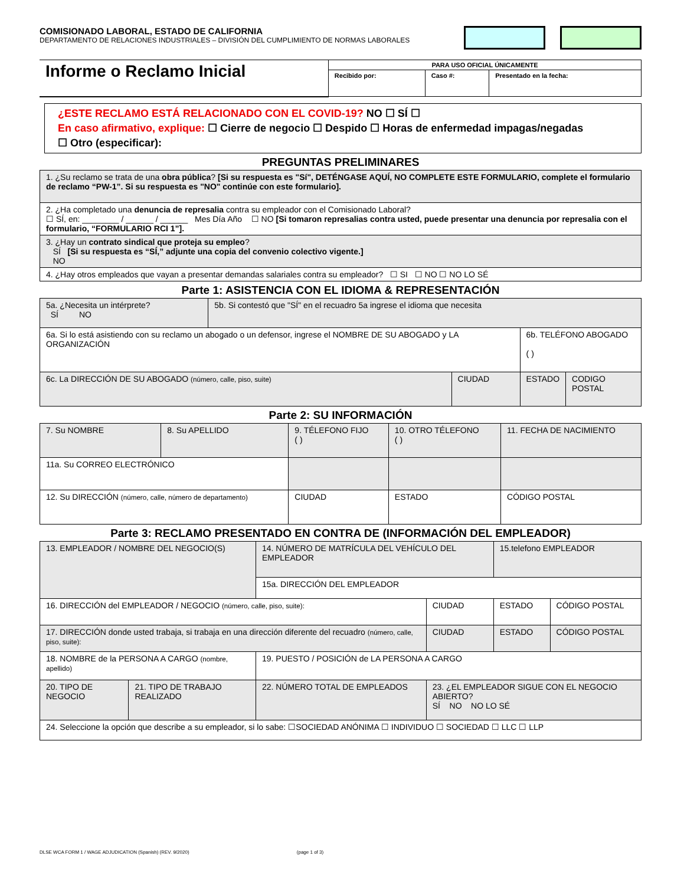COMISIONADO LABORAL, ESTADO DE CALIFORNIA
DEPARTAMENTO DE RELACIONES INDUSTRIALES – DIVISIÓN DEL CUMPLIMIENTO DE NORMAS LABORALES
| Informe o Reclamo Inicial | PARA USO OFICIAL ÚNICAMENTE | | |
| | Recibido por: | Caso #: | Presentado en la fecha: |
¿ESTE RECLAMO ESTÁ RELACIONADO CON EL COVID-19? NO ☐ SÍ ☐
En caso afirmativo, explique: ☐ Cierre de negocio ☐ Despido ☐ Horas de enfermedad impagas/negadas
☐ Otro (especificar):
PREGUNTAS PRELIMINARES
| 1. ¿Su reclamo se trata de una obra pública ? [Si su respuesta es "Sí", DETÉNGASE AQUÍ, NO COMPLETE ESTE FORMULARIO, complete el formulario de reclamo “PW-1”. Si su respuesta es "NO" continúe con este formulario]. |
| 2. ¿Ha completado una denuncia de represalia contra su empleador con el Comisionado Laboral? ☐ SÍ, en: ________ / ______ / ______ Mes Día Año ☐ NO [Si tomaron represalias contra usted, puede presentar una denuncia por represalia con el formulario, “FORMULARIO RCI 1”]. |
| 3. ¿Hay un contrato sindical que proteja su empleo ? SÍ [Si su respuesta es “SÍ,” adjunte una copia del convenio colectivo vigente.] NO |
| 4. ¿Hay otros empleados que vayan a presentar demandas salariales contra su empleador? ☐ SI ☐ NO ☐ NO LO SÉ |
Parte 1: ASISTENCIA CON EL IDIOMA & REPRESENTACIÓN
| 5a. ¿Necesita un intérprete? SÍ NO | 5b. Si contestó que "SÍ" en el recuadro 5a ingrese el idioma que necesita | | | |
| 6a. Si lo está asistiendo con su reclamo un abogado o un defensor, ingrese el NOMBRE DE SU ABOGADO y LA ORGANIZACIÓN | | | 6b. TELÉFONO ABOGADO ( ) | |
| 6c. La DIRECCIÓN DE SU ABOGADO (número, calle, piso, suite) | | CIUDAD | ESTADO | CODIGO POSTAL |
Parte 2: SU INFORMACIÓN
| 7. Su NOMBRE | 8. Su APELLIDO | 9. TÉLEFONO FIJO ( ) | 10. OTRO TÉLEFONO ( ) | 11. FECHA DE NACIMIENTO |
| 11a. Su CORREO ELECTRÓNICO | | | | |
| 12. Su DIRECCIÓN (número, calle, número de departamento) | | CIUDAD | ESTADO | CÓDIGO POSTAL |
Parte 3: RECLAMO PRESENTADO EN CONTRA DE (INFORMACIÓN DEL EMPLEADOR)
| 13. EMPLEADOR / NOMBRE DEL NEGOCIO(S) | | 14. NÚMERO DE MATRÍCULA DEL VEHÍCULO DEL EMPLEADOR | | 15.telefono EMPLEADOR | |
| | | 15a. DIRECCIÓN DEL EMPLEADOR | | | |
| 16. DIRECCIÓN del EMPLEADOR / NEGOCIO (número, calle, piso, suite): | | | CIUDAD | ESTADO | CÓDIGO POSTAL |
| 17. DIRECCIÓN donde usted trabaja, si trabaja en una dirección diferente del recuadro (número, calle, piso, suite): | | | CIUDAD | ESTADO | CÓDIGO POSTAL |
| 18. NOMBRE de la PERSONA A CARGO (nombre, apellido) | | 19. PUESTO / POSICIÓN de LA PERSONA A CARGO | | | |
| 20. TIPO DE NEGOCIO | 21. TIPO DE TRABAJO REALIZADO | 22. NÚMERO TOTAL DE EMPLEADOS | 23. ¿EL EMPLEADOR SIGUE CON EL NEGOCIO ABIERTO? SÍ NO NO LO SÉ | | |
| 24. Seleccione la opción que describe a su empleador, si lo sabe: ☐SOCIEDAD ANÓNIMA ☐ INDIVIDUO ☐ SOCIEDAD ☐ LLC ☐ LLP | | | | | |
DLSE WCA FORM 1 / WAGE ADJUDICATION (Spanish) (REV. 9/2020) (page 1 of 3)